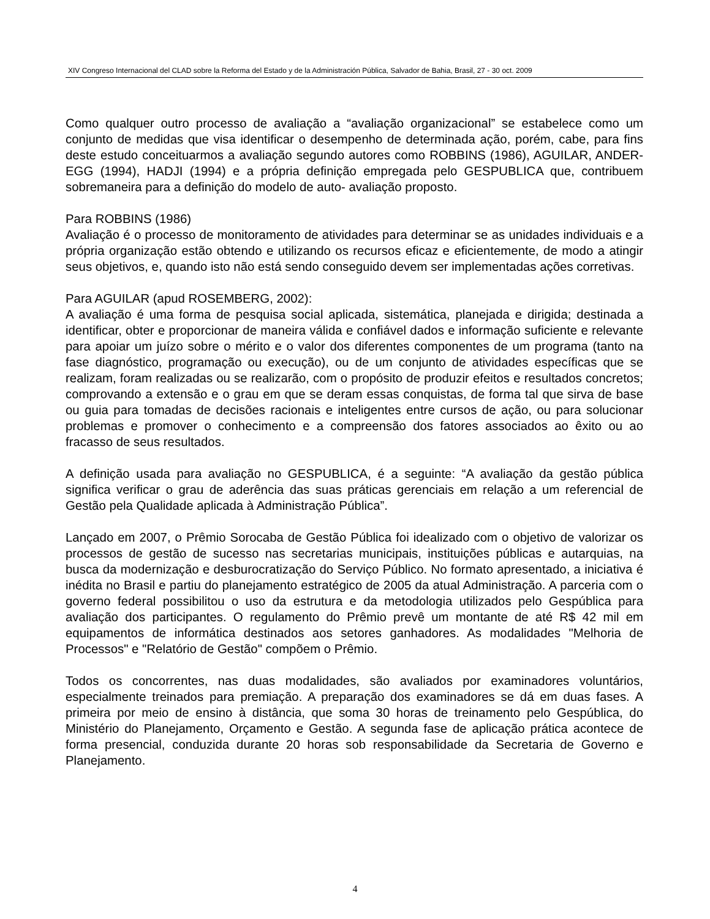XIV Congreso Internacional del CLAD sobre la Reforma del Estado y de la Administración Pública, Salvador de Bahia, Brasil, 27 - 30 oct. 2009
Como qualquer outro processo de avaliação a “avaliação organizacional” se estabelece como um conjunto de medidas que visa identificar o desempenho de determinada ação, porém, cabe, para fins deste estudo conceituarmos a avaliação segundo autores como ROBBINS (1986), AGUILAR, ANDER-EGG (1994), HADJI (1994) e a própria definição empregada pelo GESPUBLICA que, contribuem sobremaneira para a definição do modelo de auto- avaliação proposto.
Para ROBBINS (1986)
Avaliação é o processo de monitoramento de atividades para determinar se as unidades individuais e a própria organização estão obtendo e utilizando os recursos eficaz e eficientemente, de modo a atingir seus objetivos, e, quando isto não está sendo conseguido devem ser implementadas ações corretivas.
Para AGUILAR (apud ROSEMBERG, 2002):
A avaliação é uma forma de pesquisa social aplicada, sistemática, planejada e dirigida; destinada a identificar, obter e proporcionar de maneira válida e confiável dados e informação suficiente e relevante para apoiar um juízo sobre o mérito e o valor dos diferentes componentes de um programa (tanto na fase diagnóstico, programação ou execução), ou de um conjunto de atividades específicas que se realizam, foram realizadas ou se realizarão, com o propósito de produzir efeitos e resultados concretos; comprovando a extensão e o grau em que se deram essas conquistas, de forma tal que sirva de base ou guia para tomadas de decisões racionais e inteligentes entre cursos de ação, ou para solucionar problemas e promover o conhecimento e a compreensão dos fatores associados ao êxito ou ao fracasso de seus resultados.
A definição usada para avaliação no GESPUBLICA, é a seguinte: “A avaliação da gestão pública significa verificar o grau de aderência das suas práticas gerenciais em relação a um referencial de Gestão pela Qualidade aplicada à Administração Pública”.
Lançado em 2007, o Prêmio Sorocaba de Gestão Pública foi idealizado com o objetivo de valorizar os processos de gestão de sucesso nas secretarias municipais, instituições públicas e autarquias, na busca da modernização e desburocratização do Serviço Público. No formato apresentado, a iniciativa é inédita no Brasil e partiu do planejamento estratégico de 2005 da atual Administração. A parceria com o governo federal possibilitou o uso da estrutura e da metodologia utilizados pelo Gespública para avaliação dos participantes. O regulamento do Prêmio prevê um montante de até R$ 42 mil em equipamentos de informática destinados aos setores ganhadores. As modalidades "Melhoria de Processos" e "Relatório de Gestão" compõem o Prêmio.
Todos os concorrentes, nas duas modalidades, são avaliados por examinadores voluntários, especialmente treinados para premiação. A preparação dos examinadores se dá em duas fases. A primeira por meio de ensino à distância, que soma 30 horas de treinamento pelo Gespública, do Ministério do Planejamento, Orçamento e Gestão. A segunda fase de aplicação prática acontece de forma presencial, conduzida durante 20 horas sob responsabilidade da Secretaria de Governo e Planejamento.
4